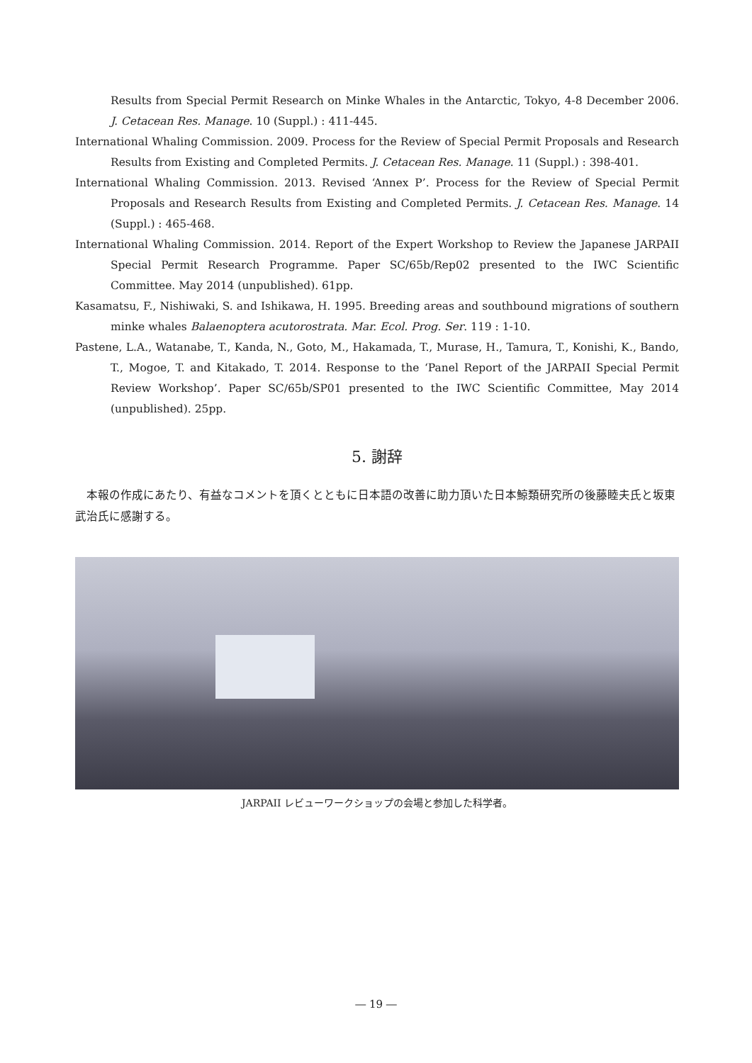Results from Special Permit Research on Minke Whales in the Antarctic, Tokyo, 4-8 December 2006. J. Cetacean Res. Manage. 10 (Suppl.) : 411-445.
International Whaling Commission. 2009. Process for the Review of Special Permit Proposals and Research Results from Existing and Completed Permits. J. Cetacean Res. Manage. 11 (Suppl.) : 398-401.
International Whaling Commission. 2013. Revised ‘Annex P’. Process for the Review of Special Permit Proposals and Research Results from Existing and Completed Permits. J. Cetacean Res. Manage. 14 (Suppl.) : 465-468.
International Whaling Commission. 2014. Report of the Expert Workshop to Review the Japanese JARPAII Special Permit Research Programme. Paper SC/65b/Rep02 presented to the IWC Scientific Committee. May 2014 (unpublished). 61pp.
Kasamatsu, F., Nishiwaki, S. and Ishikawa, H. 1995. Breeding areas and southbound migrations of southern minke whales Balaenoptera acutorostrata. Mar. Ecol. Prog. Ser. 119 : 1-10.
Pastene, L.A., Watanabe, T., Kanda, N., Goto, M., Hakamada, T., Murase, H., Tamura, T., Konishi, K., Bando, T., Mogoe, T. and Kitakado, T. 2014. Response to the ‘Panel Report of the JARPAII Special Permit Review Workshop’. Paper SC/65b/SP01 presented to the IWC Scientific Committee, May 2014 (unpublished). 25pp.
5. 謝辞
本報の作成にあたり、有益なコメントを頂くとともに日本語の改善に助力頂いた日本鯨類研究所の後藤睦夫氏と坂東武治氏に感謝する。
JARPAII レビューワークショップの会場と参加した科学者。
― 19 ―